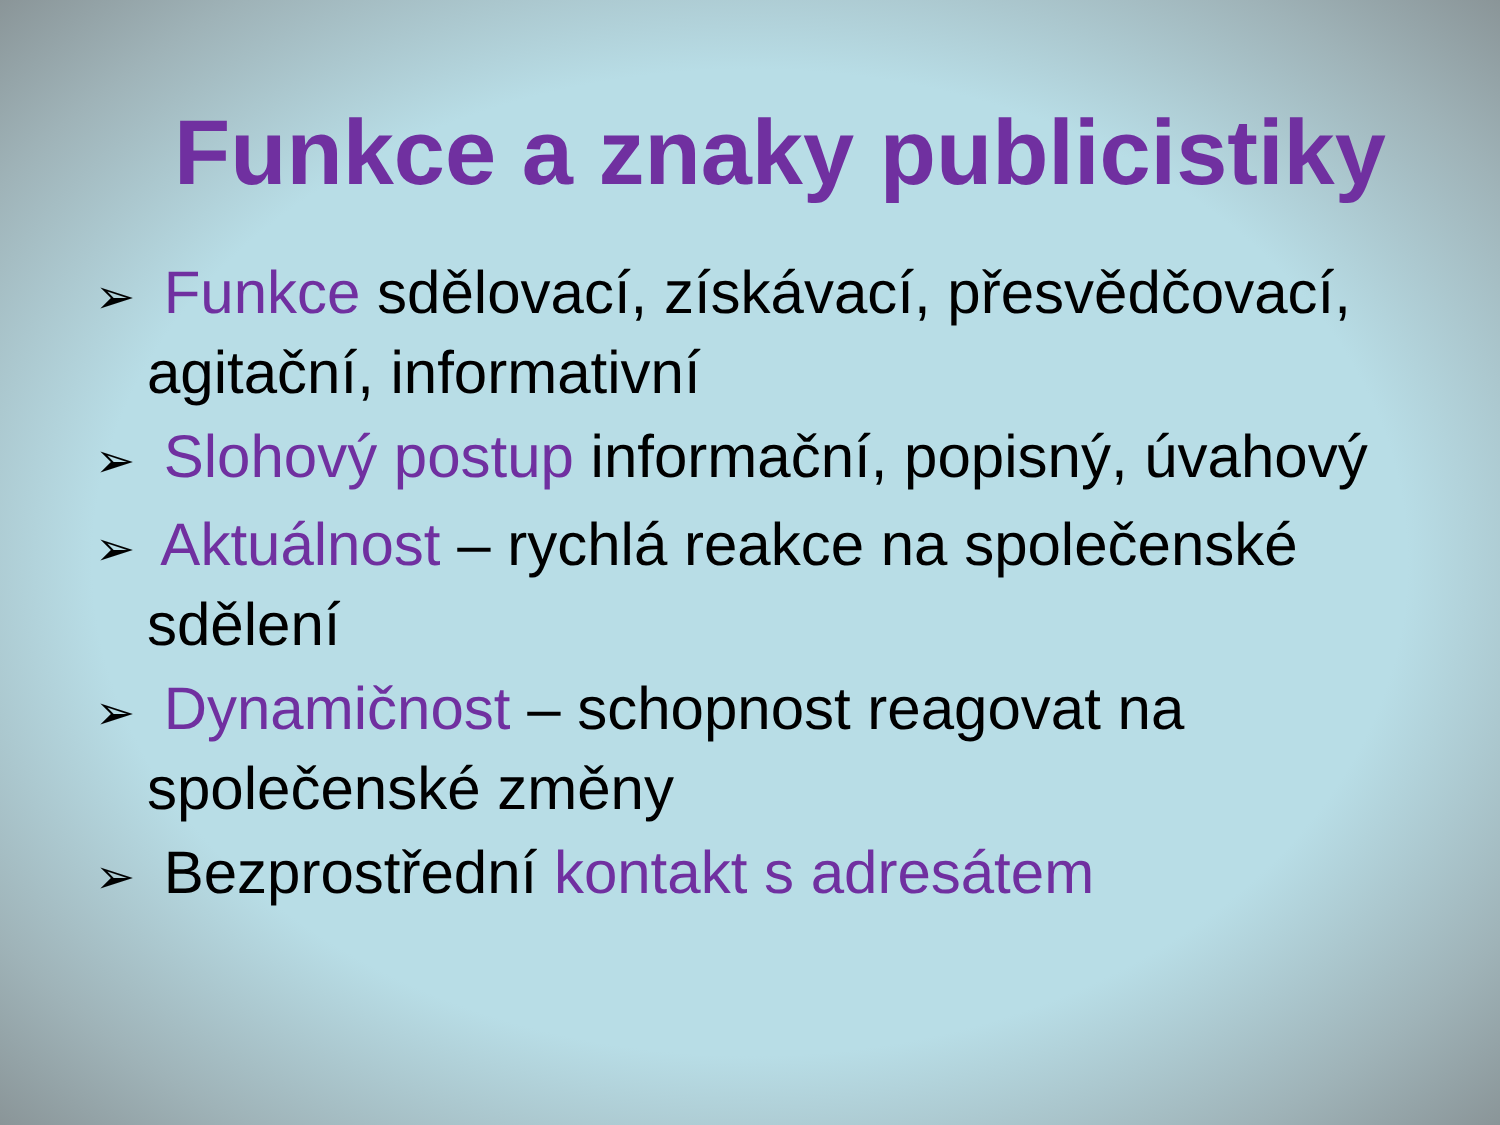Funkce a znaky publicistiky
➢ Funkce sdělovací, získávací, přesvědčovací, agitační, informativní
➢ Slohový postup informační, popisný, úvahový
➢ Aktuálnost – rychlá reakce na společenské sdělení
➢ Dynamičnost – schopnost reagovat na společenské změny
➢ Bezprostřední kontakt s adresátem